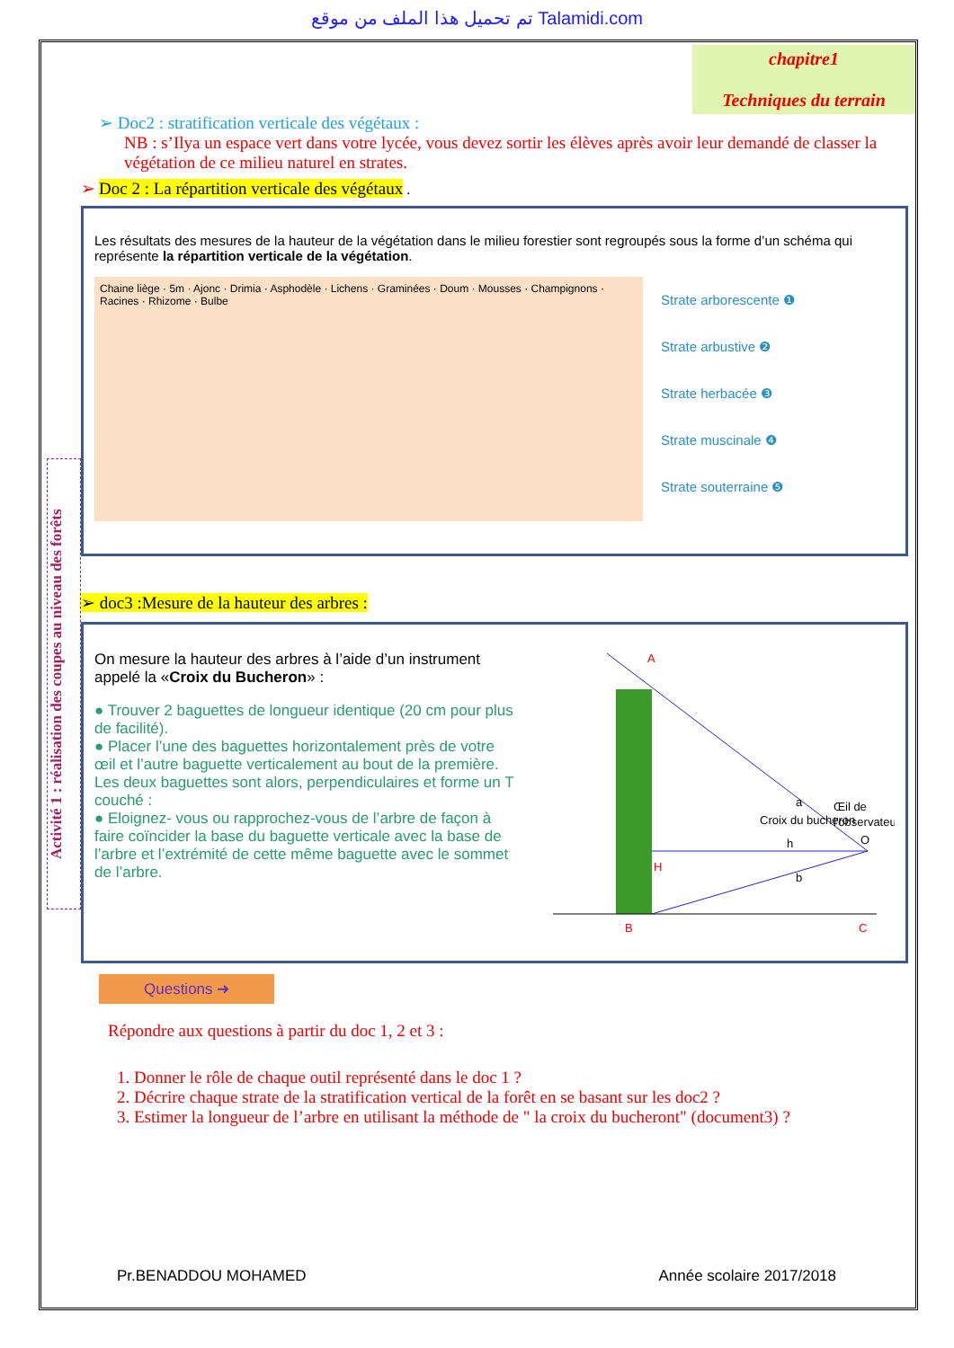تم تحميل هذا الملف من موقع Talamidi.com
chapitre1
Techniques du terrain
Activité 1 : réalisation des coupes au niveau des forêts
➢ Doc2 : stratification verticale des végétaux :
NB : s’Ilya un espace vert dans votre lycée, vous devez sortir les élèves après avoir leur demandé de classer la végétation de ce milieu naturel en strates.
➢ Doc 2 : La répartition verticale des végétaux .
Les résultats des mesures de la hauteur de la végétation dans le milieu forestier sont regroupés sous la forme d’un schéma qui représente la répartition verticale de la végétation.
Chaine liège · 5m · Ajonc · Drimia · Asphodèle · Lichens · Graminées · Doum · Mousses · Champignons · Racines · Rhizome · Bulbe
Strate arborescente ❶
Strate arbustive ❷
Strate herbacée ❸
Strate muscinale ❹
Strate souterraine ❺
➢ doc3 :Mesure de la hauteur des arbres :
On mesure la hauteur des arbres à l’aide d’un instrument appelé la «Croix du Bucheron» :
● Trouver 2 baguettes de longueur identique (20 cm pour plus de facilité).
● Placer l’une des baguettes horizontalement près de votre œil et l’autre baguette verticalement au bout de la première. Les deux baguettes sont alors, perpendiculaires et forme un T couché :
● Eloignez- vous ou rapprochez-vous de l’arbre de façon à faire coïncider la base du baguette verticale avec la base de l’arbre et l’extrémité de cette même baguette avec le sommet de l’arbre.
A
H
B
C
Croix du bucheron
a
h
b
Œil de
l'observateur
O
Questions ➜
Répondre aux questions à partir du doc 1, 2 et 3 :
1. Donner le rôle de chaque outil représenté dans le doc 1 ?
2. Décrire chaque strate de la stratification vertical de la forêt en se basant sur les doc2 ?
3. Estimer la longueur de l’arbre en utilisant la méthode de " la croix du bucheront" (document3) ?
Pr.BENADDOU MOHAMED Année scolaire 2017/2018